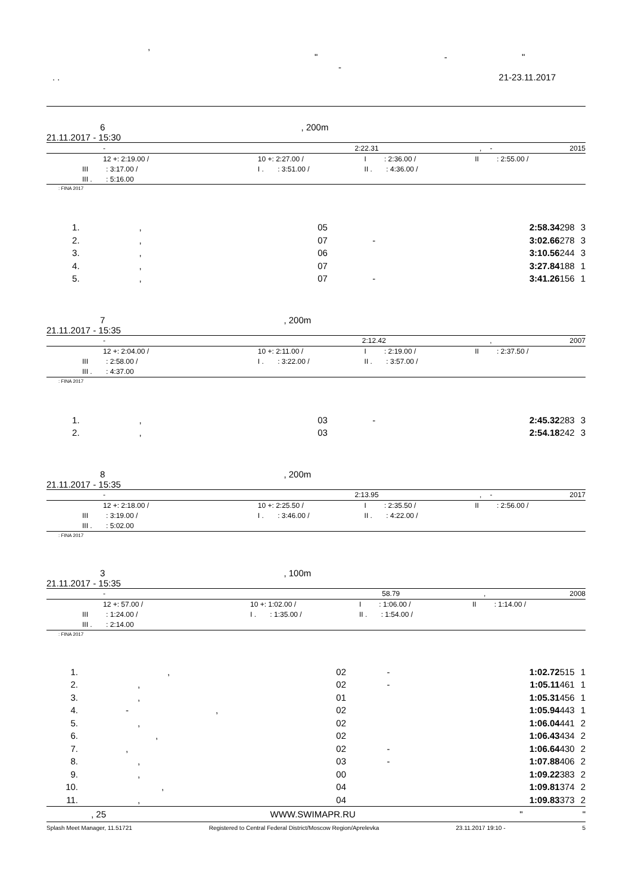,
" - "
-
. . 21-23.11.2017
6 , 200m
21.11.2017 - 15:30
| - | 2:22.31 | , | - | 2015 |
| 12 +: 2:19.00 / | 10 +: 2:27.00 / | I : 2:36.00 / | II : 2:55.00 / |
| III : 3:17.00 / | I . : 3:51.00 / | II . : 4:36.00 / | |
| III . : 5:16.00 | | | |
: FINA 2017
| 1. | , | 05 | | 2:58.34 | 298 | 3 |
| 2. | , | 07 | - | 3:02.66 | 278 | 3 |
| 3. | , | 06 | | 3:10.56 | 244 | 3 |
| 4. | , | 07 | | 3:27.84 | 188 | 1 |
| 5. | , | 07 | - | 3:41.26 | 156 | 1 |
7 , 200m
21.11.2017 - 15:35
| - | 2:12.42 | , | | 2007 |
| 12 +: 2:04.00 / | 10 +: 2:11.00 / | I : 2:19.00 / | II : 2:37.50 / |
| III : 2:58.00 / | I . : 3:22.00 / | II . : 3:57.00 / | |
| III . : 4:37.00 | | | |
: FINA 2017
| 1. | , | 03 | - | 2:45.32 | 283 | 3 |
| 2. | , | 03 | | 2:54.18 | 242 | 3 |
8 , 200m
21.11.2017 - 15:35
| - | 2:13.95 | , | - | 2017 |
| 12 +: 2:18.00 / | 10 +: 2:25.50 / | I : 2:35.50 / | II : 2:56.00 / |
| III : 3:19.00 / | I . : 3:46.00 / | II . : 4:22.00 / | |
| III . : 5:02.00 | | | |
: FINA 2017
3 , 100m
21.11.2017 - 15:35
| - | 58.79 | , | | 2008 |
| 12 +: 57.00 / | 10 +: 1:02.00 / | I : 1:06.00 / | II : 1:14.00 / |
| III : 1:24.00 / | I . : 1:35.00 / | II . : 1:54.00 / | |
| III . : 2:14.00 | | | |
: FINA 2017
| 1. | , | 02 | - | 1:02.72 | 515 | 1 |
| 2. | , | 02 | - | 1:05.11 | 461 | 1 |
| 3. | , | 01 | | 1:05.31 | 456 | 1 |
| 4. | - , | 02 | | 1:05.94 | 443 | 1 |
| 5. | , | 02 | | 1:06.04 | 441 | 2 |
| 6. | , | 02 | | 1:06.43 | 434 | 2 |
| 7. | , | 02 | - | 1:06.64 | 430 | 2 |
| 8. | , | 03 | - | 1:07.88 | 406 | 2 |
| 9. | , | 00 | | 1:09.22 | 383 | 2 |
| 10. | , | 04 | | 1:09.81 | 374 | 2 |
| 11. | , | 04 | | 1:09.83 | 373 | 2 |
, 25 WWW.SWIMAPR.RU " "
Splash Meet Manager, 11.51721 Registered to Central Federal District/Moscow Region/Aprelevka 23.11.2017 19:10 - 5